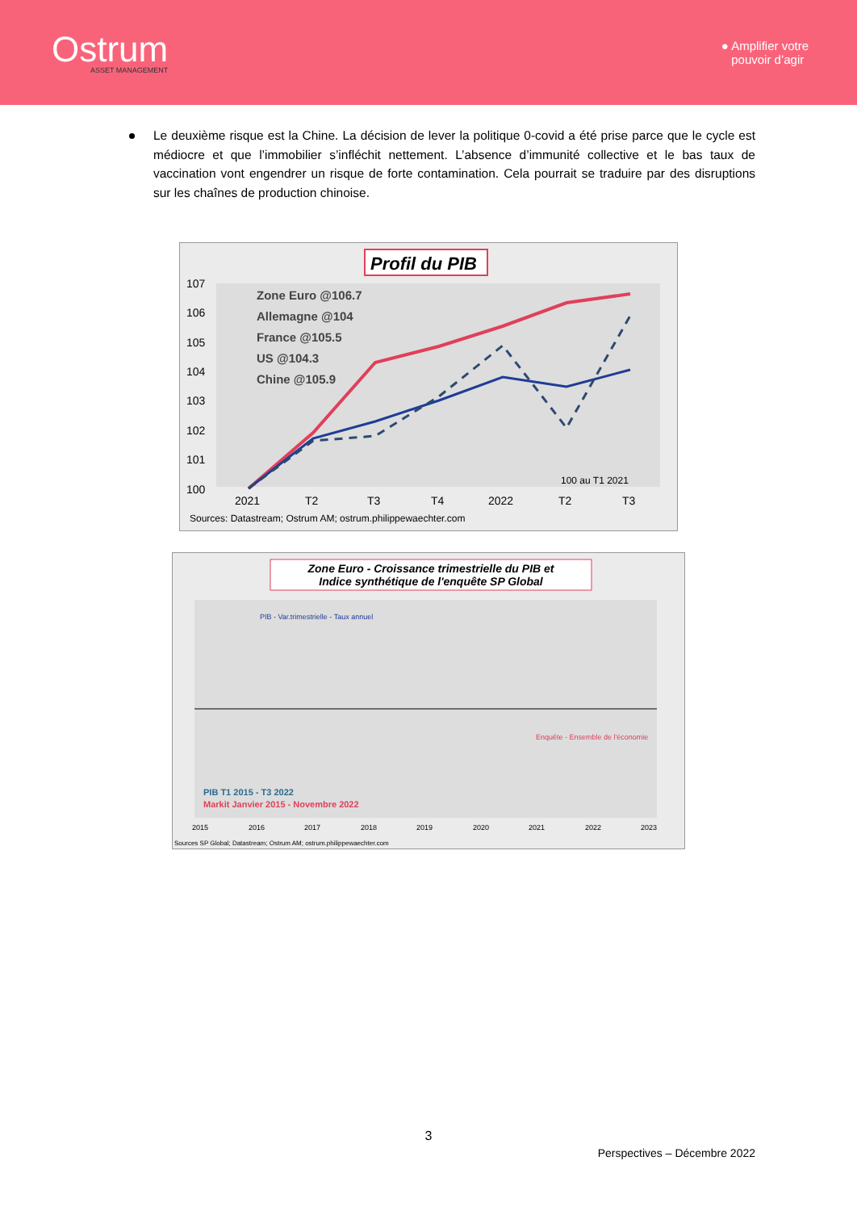Ostrum
ASSET MANAGEMENT
● Amplifier votre
pouvoir d’agir
Le deuxième risque est la Chine. La décision de lever la politique 0-covid a été prise parce que le cycle est médiocre et que l’immobilier s’infléchit nettement. L’absence d’immunité collective et le bas taux de vaccination vont engendrer un risque de forte contamination. Cela pourrait se traduire par des disruptions sur les chaînes de production chinoise.
Profil du PIB
107
106
105
104
103
102
101
100
Zone Euro @106.7
Allemagne @104
France @105.5
US @104.3
Chine @105.9
100 au T1 2021
2021
T2
T3
T4
2022
T2
T3
Sources: Datastream; Ostrum AM; ostrum.philippewaechter.com
Zone Euro - Croissance trimestrielle du PIB et
Indice synthétique de l'enquête SP Global
PIB - Var.trimestrielle - Taux annuel
Enquête - Ensemble de l'économie
PIB T1 2015 - T3 2022
Markit Janvier 2015 - Novembre 2022
2015
2016
2017
2018
2019
2020
2021
2022
2023
Sources SP Global; Datastream; Ostrum AM; ostrum.philippewaechter.com
3
Perspectives – Décembre 2022